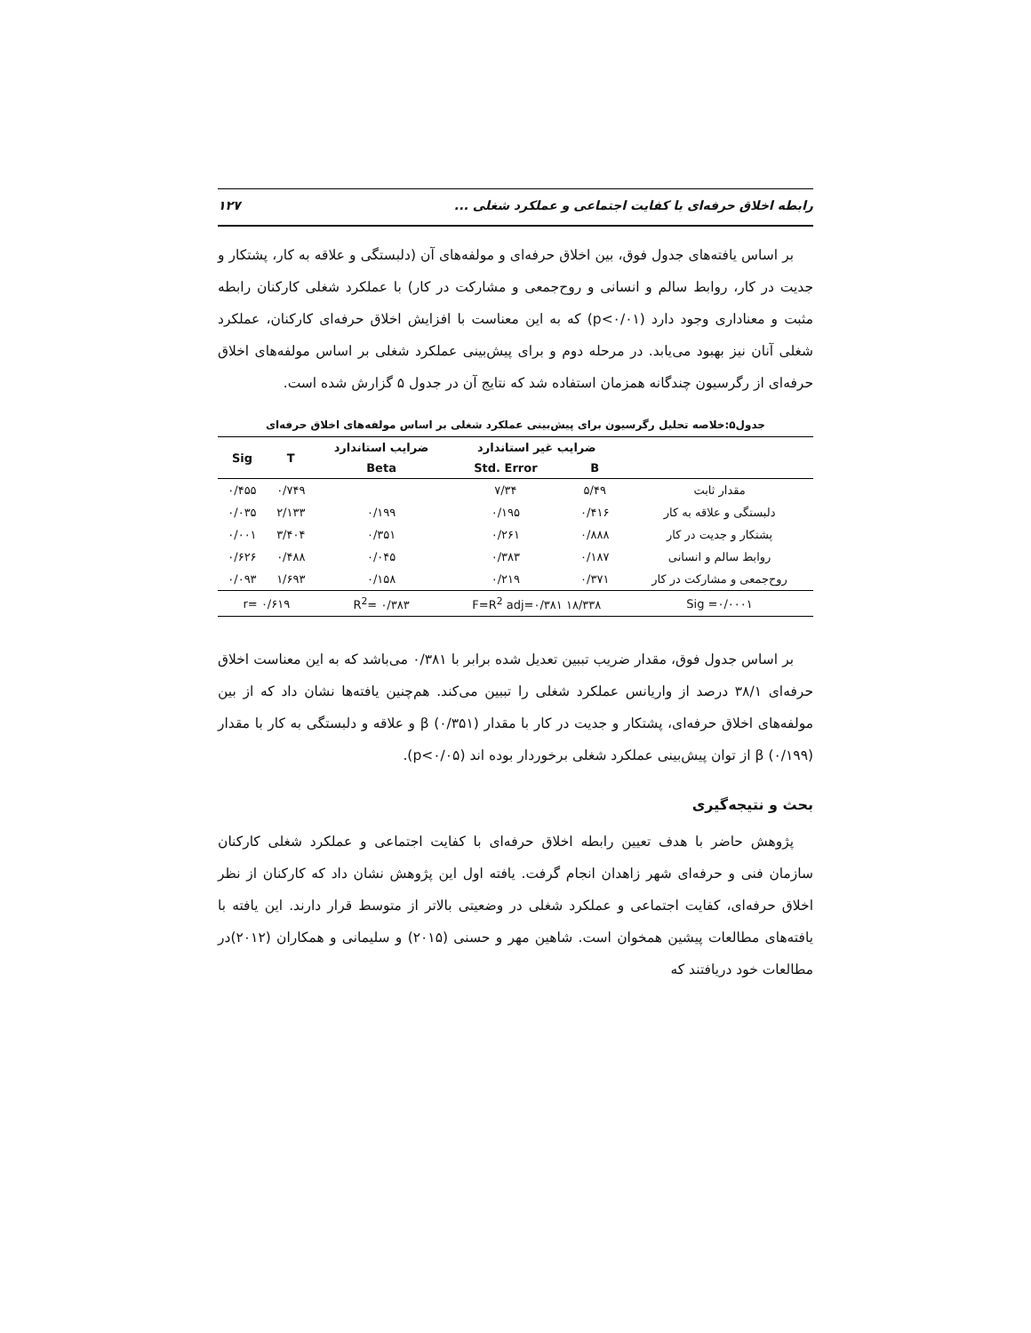رابطه اخلاق حرفه‌ای با کفایت اجتماعی و عملکرد شغلی ... ۱۲۷
بر اساس یافته‌های جدول فوق، بین اخلاق حرفه‌ای و مولفه‌های آن (دلبستگی و علاقه به کار، پشتکار و جدیت در کار، روابط سالم و انسانی و روح‌جمعی و مشارکت در کار) با عملکرد شغلی کارکنان رابطه مثبت و معناداری وجود دارد (p<۰/۰۱) که به این معناست با افزایش اخلاق حرفه‌ای کارکنان، عملکرد شغلی آنان نیز بهبود می‌یابد. در مرحله دوم و برای پیش‌بینی عملکرد شغلی بر اساس مولفه‌های اخلاق حرفه‌ای از رگرسیون چندگانه همزمان استفاده شد که نتایج آن در جدول ۵ گزارش شده است.
جدول۵:خلاصه تحلیل رگرسیون برای پیش‌بینی عملکرد شغلی بر اساس مولفه‌های اخلاق حرفه‌ای
| | ضرایب غیر استاندارد | | ضرایب استاندارد | T | Sig |
| --- | --- | --- | --- | --- | --- |
| | B | Std. Error | Beta | | |
| مقدار ثابت | ۵/۴۹ | ۷/۳۴ | | ۰/۷۴۹ | ۰/۴۵۵ |
| دلبستگی و علاقه به کار | ۰/۴۱۶ | ۰/۱۹۵ | ۰/۱۹۹ | ۲/۱۳۳ | ۰/۰۳۵ |
| پشتکار و جدیت در کار | ۰/۸۸۸ | ۰/۲۶۱ | ۰/۳۵۱ | ۳/۴۰۴ | ۰/۰۰۱ |
| روابط سالم و انسانی | ۰/۱۸۷ | ۰/۳۸۳ | ۰/۰۴۵ | ۰/۴۸۸ | ۰/۶۲۶ |
| روح‌جمعی و مشارکت در کار | ۰/۳۷۱ | ۰/۲۱۹ | ۰/۱۵۸ | ۱/۶۹۳ | ۰/۰۹۳ |
| Sig =۰/۰۰۰۱ | F=R<sup>2</sup> adj=۰/۳۸۱ ۱۸/۳۳۸ | | R<sup>2</sup>= ۰/۳۸۳ | r= ۰/۶۱۹ | |
بر اساس جدول فوق، مقدار ضریب تببین تعدیل شده برابر با ۰/۳۸۱ می‌باشد که به این معناست اخلاق حرفه‌ای ۳۸/۱ درصد از واریانس عملکرد شغلی را تببین می‌کند. هم‌چنین یافته‌ها نشان داد که از بین مولفه‌های اخلاق حرفه‌ای، پشتکار و جدیت در کار با مقدار β (۰/۳۵۱) و علاقه و دلبستگی به کار با مقدار β (۰/۱۹۹) از توان پیش‌بینی عملکرد شغلی برخوردار بوده اند (p<۰/۰۵).
بحث و نتیجه‌گیری
پژوهش حاضر با هدف تعیین رابطه اخلاق حرفه‌ای با کفایت اجتماعی و عملکرد شغلی کارکنان سازمان فنی و حرفه‌ای شهر زاهدان انجام گرفت. یافته اول این پژوهش نشان داد که کارکنان از نظر اخلاق حرفه‌ای، کفایت اجتماعی و عملکرد شغلی در وضعیتی بالاتر از متوسط قرار دارند. این یافته با یافته‌های مطالعات پیشین همخوان است. شاهین مهر و حسنی (۲۰۱۵) و سلیمانی و همکاران (۲۰۱۲)در مطالعات خود دریافتند که